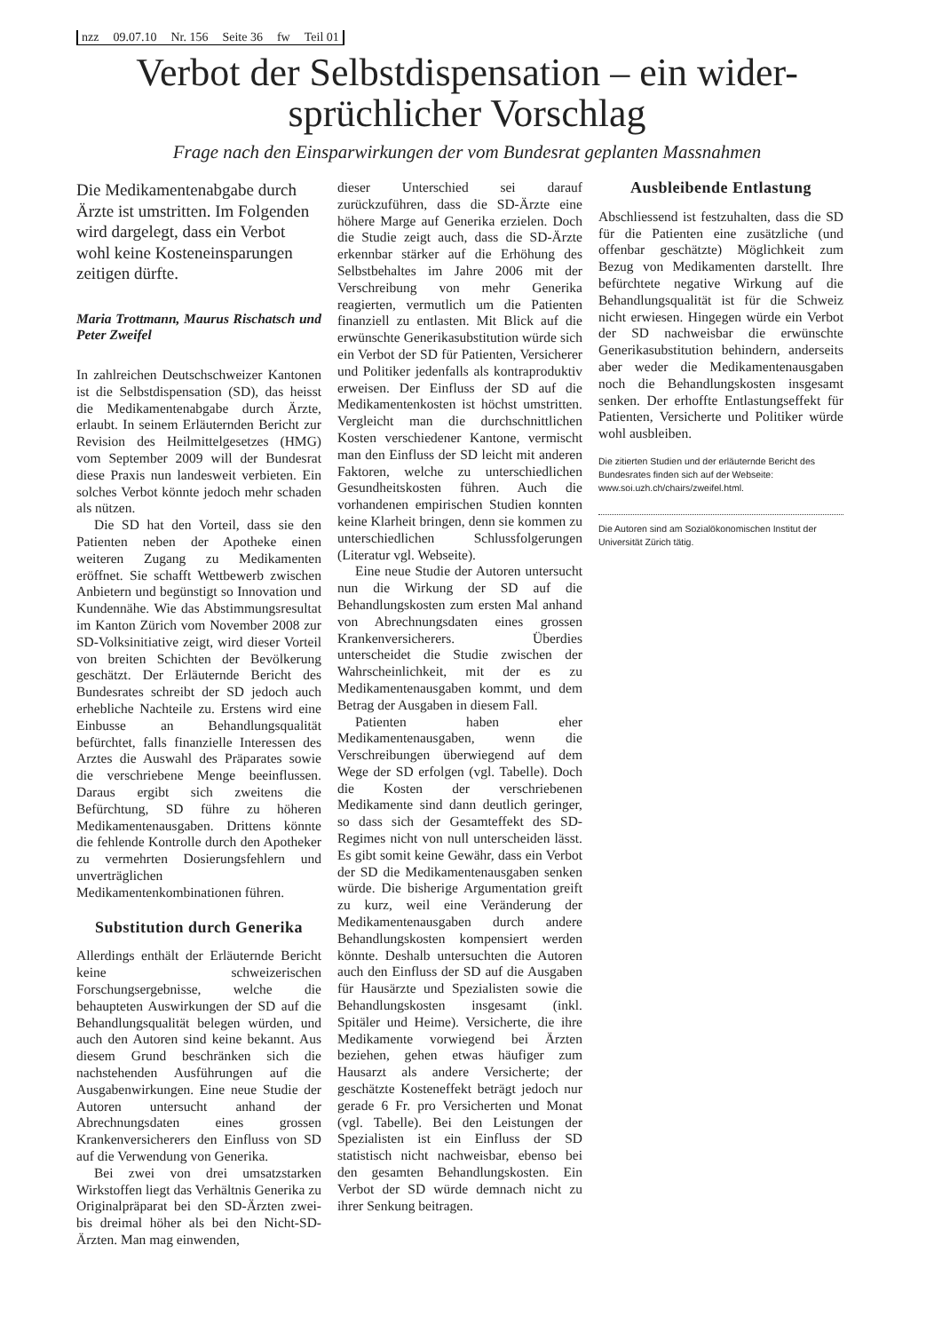nzz 09.07.10 Nr. 156 Seite 36 fw Teil 01
Verbot der Selbstdispensation – ein wider-
sprüchlicher Vorschlag
Frage nach den Einsparwirkungen der vom Bundesrat geplanten Massnahmen
Die Medikamentenabgabe durch Ärzte ist umstritten. Im Folgenden wird dargelegt, dass ein Verbot wohl keine Kosteneinsparungen zeitigen dürfte.
Maria Trottmann, Maurus Rischatsch und Peter Zweifel
In zahlreichen Deutschschweizer Kantonen ist die Selbstdispensation (SD), das heisst die Medikamentenabgabe durch Ärzte, erlaubt. In seinem Erläuternden Bericht zur Revision des Heilmittelgesetzes (HMG) vom September 2009 will der Bundesrat diese Praxis nun landesweit verbieten. Ein solches Verbot könnte jedoch mehr schaden als nützen.
Die SD hat den Vorteil, dass sie den Patienten neben der Apotheke einen weiteren Zugang zu Medikamenten eröffnet. Sie schafft Wettbewerb zwischen Anbietern und begünstigt so Innovation und Kundennähe. Wie das Abstimmungsresultat im Kanton Zürich vom November 2008 zur SD-Volksinitiative zeigt, wird dieser Vorteil von breiten Schichten der Bevölkerung geschätzt. Der Erläuternde Bericht des Bundesrates schreibt der SD jedoch auch erhebliche Nachteile zu. Erstens wird eine Einbusse an Behandlungsqualität befürchtet, falls finanzielle Interessen des Arztes die Auswahl des Präparates sowie die verschriebene Menge beeinflussen. Daraus ergibt sich zweitens die Befürchtung, SD führe zu höheren Medikamentenausgaben. Drittens könnte die fehlende Kontrolle durch den Apotheker zu vermehrten Dosierungsfehlern und unverträglichen Medikamentenkombinationen führen.
Substitution durch Generika
Allerdings enthält der Erläuternde Bericht keine schweizerischen Forschungsergebnisse, welche die behaupteten Auswirkungen der SD auf die Behandlungsqualität belegen würden, und auch den Autoren sind keine bekannt. Aus diesem Grund beschränken sich die nachstehenden Ausführungen auf die Ausgabenwirkungen. Eine neue Studie der Autoren untersucht anhand der Abrechnungsdaten eines grossen Krankenversicherers den Einfluss von SD auf die Verwendung von Generika.
Bei zwei von drei umsatzstarken Wirkstoffen liegt das Verhältnis Generika zu Originalpräparat bei den SD-Ärzten zwei- bis dreimal höher als bei den Nicht-SD-Ärzten. Man mag einwenden,
dieser Unterschied sei darauf zurückzuführen, dass die SD-Ärzte eine höhere Marge auf Generika erzielen. Doch die Studie zeigt auch, dass die SD-Ärzte erkennbar stärker auf die Erhöhung des Selbstbehaltes im Jahre 2006 mit der Verschreibung von mehr Generika reagierten, vermutlich um die Patienten finanziell zu entlasten. Mit Blick auf die erwünschte Generikasubstitution würde sich ein Verbot der SD für Patienten, Versicherer und Politiker jedenfalls als kontraproduktiv erweisen. Der Einfluss der SD auf die Medikamentenkosten ist höchst umstritten. Vergleicht man die durchschnittlichen Kosten verschiedener Kantone, vermischt man den Einfluss der SD leicht mit anderen Faktoren, welche zu unterschiedlichen Gesundheitskosten führen. Auch die vorhandenen empirischen Studien konnten keine Klarheit bringen, denn sie kommen zu unterschiedlichen Schlussfolgerungen (Literatur vgl. Webseite).
Eine neue Studie der Autoren untersucht nun die Wirkung der SD auf die Behandlungskosten zum ersten Mal anhand von Abrechnungsdaten eines grossen Krankenversicherers. Überdies unterscheidet die Studie zwischen der Wahrscheinlichkeit, mit der es zu Medikamentenausgaben kommt, und dem Betrag der Ausgaben in diesem Fall.
Patienten haben eher Medikamentenausgaben, wenn die Verschreibungen überwiegend auf dem Wege der SD erfolgen (vgl. Tabelle). Doch die Kosten der verschriebenen Medikamente sind dann deutlich geringer, so dass sich der Gesamteffekt des SD-Regimes nicht von null unterscheiden lässt. Es gibt somit keine Gewähr, dass ein Verbot der SD die Medikamentenausgaben senken würde. Die bisherige Argumentation greift zu kurz, weil eine Veränderung der Medikamentenausgaben durch andere Behandlungskosten kompensiert werden könnte. Deshalb untersuchten die Autoren auch den Einfluss der SD auf die Ausgaben für Hausärzte und Spezialisten sowie die Behandlungskosten insgesamt (inkl. Spitäler und Heime). Versicherte, die ihre Medikamente vorwiegend bei Ärzten beziehen, gehen etwas häufiger zum Hausarzt als andere Versicherte; der geschätzte Kosteneffekt beträgt jedoch nur gerade 6 Fr. pro Versicherten und Monat (vgl. Tabelle). Bei den Leistungen der Spezialisten ist ein Einfluss der SD statistisch nicht nachweisbar, ebenso bei den gesamten Behandlungskosten. Ein Verbot der SD würde demnach nicht zu ihrer Senkung beitragen.
Ausbleibende Entlastung
Abschliessend ist festzuhalten, dass die SD für die Patienten eine zusätzliche (und offenbar geschätzte) Möglichkeit zum Bezug von Medikamenten darstellt. Ihre befürchtete negative Wirkung auf die Behandlungsqualität ist für die Schweiz nicht erwiesen. Hingegen würde ein Verbot der SD nachweisbar die erwünschte Generikasubstitution behindern, anderseits aber weder die Medikamentenausgaben noch die Behandlungskosten insgesamt senken. Der erhoffte Entlastungseffekt für Patienten, Versicherte und Politiker würde wohl ausbleiben.
Die zitierten Studien und der erläuternde Bericht des Bundesrates finden sich auf der Webseite: www.soi.uzh.ch/chairs/zweifel.html.
Die Autoren sind am Sozialökonomischen Institut der Universität Zürich tätig.